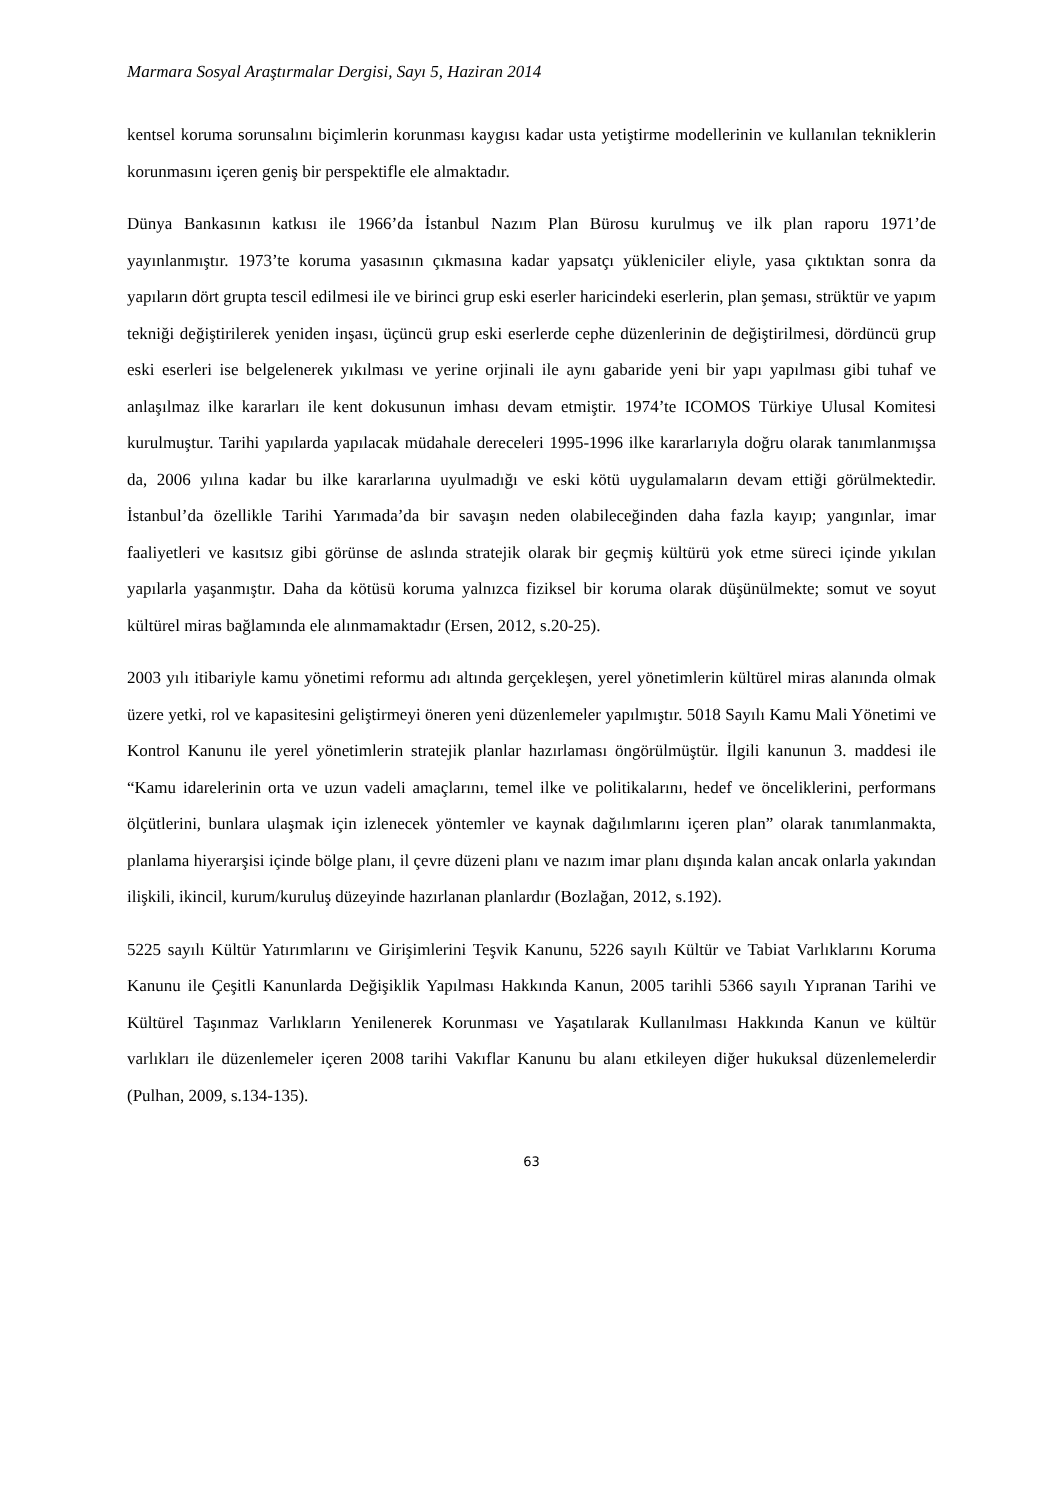Marmara Sosyal Araştırmalar Dergisi, Sayı 5, Haziran 2014
kentsel koruma sorunsalını biçimlerin korunması kaygısı kadar usta yetiştirme modellerinin ve kullanılan tekniklerin korunmasını içeren geniş bir perspektifle ele almaktadır.
Dünya Bankasının katkısı ile 1966’da İstanbul Nazım Plan Bürosu kurulmuş ve ilk plan raporu 1971’de yayınlanmıştır. 1973’te koruma yasasının çıkmasına kadar yapsatçı yükleniciler eliyle, yasa çıktıktan sonra da yapıların dört grupta tescil edilmesi ile ve birinci grup eski eserler haricindeki eserlerin, plan şeması, strüktür ve yapım tekniği değiştirilerek yeniden inşası, üçüncü grup eski eserlerde cephe düzenlerinin de değiştirilmesi, dördüncü grup eski eserleri ise belgelenerek yıkılması ve yerine orjinali ile aynı gabaride yeni bir yapı yapılması gibi tuhaf ve anlaşılmaz ilke kararları ile kent dokusunun imhası devam etmiştir. 1974’te ICOMOS Türkiye Ulusal Komitesi kurulmuştur. Tarihi yapılarda yapılacak müdahale dereceleri 1995-1996 ilke kararlarıyla doğru olarak tanımlanmışsa da, 2006 yılına kadar bu ilke kararlarına uyulmadığı ve eski kötü uygulamaların devam ettiği görülmektedir. İstanbul’da özellikle Tarihi Yarımada’da bir savaşın neden olabileceğinden daha fazla kayıp; yangınlar, imar faaliyetleri ve kasıtsız gibi görünse de aslında stratejik olarak bir geçmiş kültürü yok etme süreci içinde yıkılan yapılarla yaşanmıştır. Daha da kötüsü koruma yalnızca fiziksel bir koruma olarak düşünülmekte; somut ve soyut kültürel miras bağlamında ele alınmamaktadır (Ersen, 2012, s.20-25).
2003 yılı itibariyle kamu yönetimi reformu adı altında gerçekleşen, yerel yönetimlerin kültürel miras alanında olmak üzere yetki, rol ve kapasitesini geliştirmeyi öneren yeni düzenlemeler yapılmıştır. 5018 Sayılı Kamu Mali Yönetimi ve Kontrol Kanunu ile yerel yönetimlerin stratejik planlar hazırlaması öngörülmüştür. İlgili kanunun 3. maddesi ile “Kamu idarelerinin orta ve uzun vadeli amaçlarını, temel ilke ve politikalarını, hedef ve önceliklerini, performans ölçütlerini, bunlara ulaşmak için izlenecek yöntemler ve kaynak dağılımlarını içeren plan” olarak tanımlanmakta, planlama hiyerarşisi içinde bölge planı, il çevre düzeni planı ve nazım imar planı dışında kalan ancak onlarla yakından ilişkili, ikincil, kurum/kuruluş düzeyinde hazırlanan planlardır (Bozlağan, 2012, s.192).
5225 sayılı Kültür Yatırımlarını ve Girişimlerini Teşvik Kanunu, 5226 sayılı Kültür ve Tabiat Varlıklarını Koruma Kanunu ile Çeşitli Kanunlarda Değişiklik Yapılması Hakkında Kanun, 2005 tarihli 5366 sayılı Yıpranan Tarihi ve Kültürel Taşınmaz Varlıkların Yenilenerek Korunması ve Yaşatılarak Kullanılması Hakkında Kanun ve kültür varlıkları ile düzenlemeler içeren 2008 tarihi Vakıflar Kanunu bu alanı etkileyen diğer hukuksal düzenlemelerdir (Pulhan, 2009, s.134-135).
63